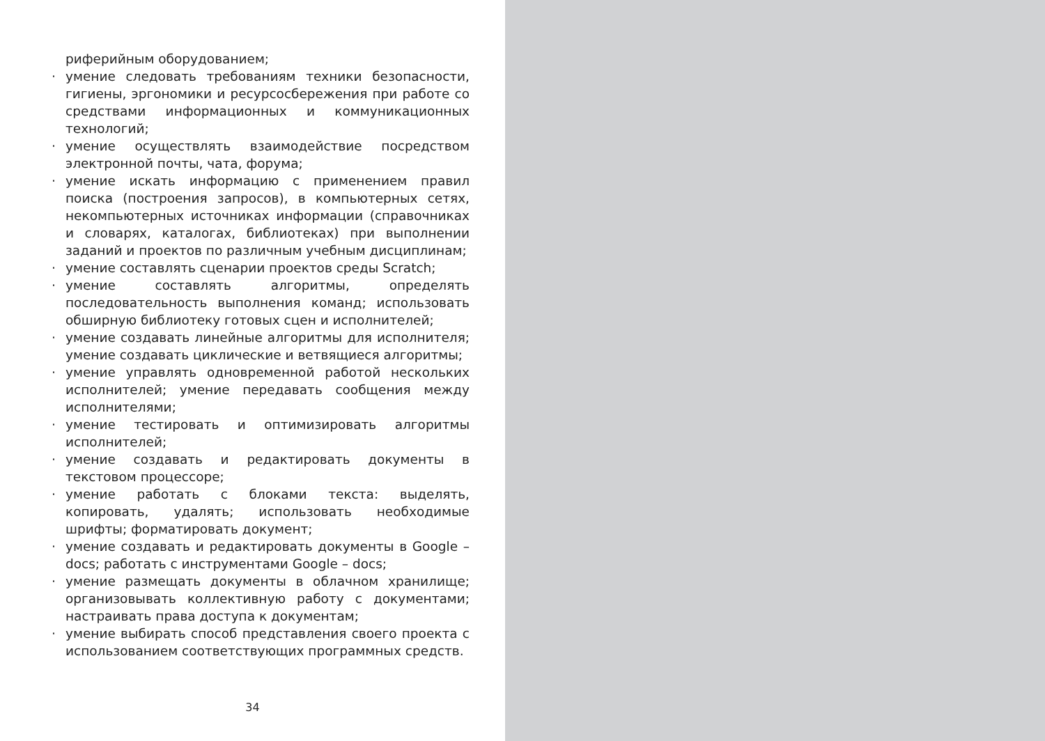риферийным оборудованием;
· умение следовать требованиям техники безопасности, гигиены, эргономики и ресурсосбережения при работе со средствами информационных и коммуникационных технологий;
· умение осуществлять взаимодействие посредством электронной почты, чата, форума;
· умение искать информацию с применением правил поиска (построения запросов), в компьютерных сетях, некомпьютерных источниках информации (справочниках и словарях, каталогах, библиотеках) при выполнении заданий и проектов по различным учебным дисциплинам;
· умение составлять сценарии проектов среды Scratch;
· умение составлять алгоритмы, определять последовательность выполнения команд; использовать обширную библиотеку готовых сцен и исполнителей;
· умение создавать линейные алгоритмы для исполнителя; умение создавать циклические и ветвящиеся алгоритмы;
· умение управлять одновременной работой нескольких исполнителей; умение передавать сообщения между исполнителями;
· умение тестировать и оптимизировать алгоритмы исполнителей;
· умение создавать и редактировать документы в текстовом процессоре;
· умение работать с блоками текста: выделять, копировать, удалять; использовать необходимые шрифты; форматировать документ;
· умение создавать и редактировать документы в Google – docs; работать с инструментами Google – docs;
· умение размещать документы в облачном хранилище; организовывать коллективную работу с документами; настраивать права доступа к документам;
· умение выбирать способ представления своего проекта с использованием соответствующих программных средств.
34